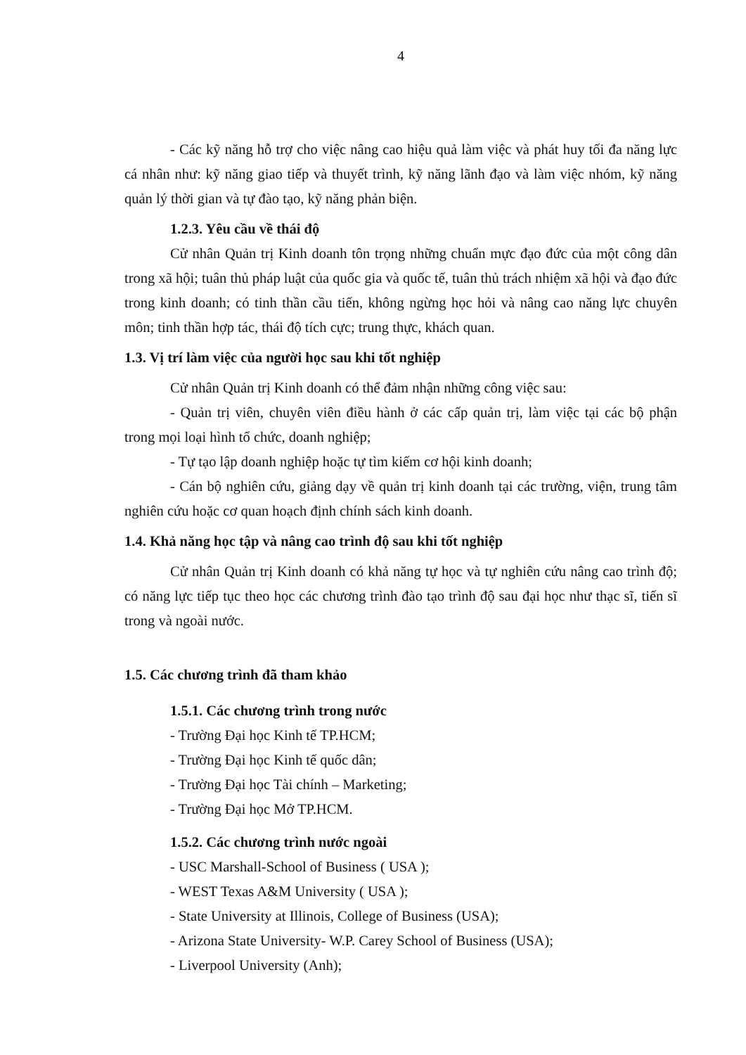4
- Các kỹ năng hỗ trợ cho việc nâng cao hiệu quả làm việc và phát huy tối đa năng lực cá nhân như: kỹ năng giao tiếp và thuyết trình, kỹ năng lãnh đạo và làm việc nhóm, kỹ năng quản lý thời gian và tự đào tạo, kỹ năng phản biện.
1.2.3. Yêu cầu về thái độ
Cử nhân Quản trị Kinh doanh tôn trọng những chuẩn mực đạo đức của một công dân trong xã hội; tuân thủ pháp luật của quốc gia và quốc tế, tuân thủ trách nhiệm xã hội và đạo đức trong kinh doanh; có tinh thần cầu tiến, không ngừng học hỏi và nâng cao năng lực chuyên môn; tinh thần hợp tác, thái độ tích cực; trung thực, khách quan.
1.3. Vị trí làm việc của người học sau khi tốt nghiệp
Cử nhân Quản trị Kinh doanh có thể đảm nhận những công việc sau:
- Quản trị viên, chuyên viên điều hành ở các cấp quản trị, làm việc tại các bộ phận trong mọi loại hình tổ chức, doanh nghiệp;
- Tự tạo lập doanh nghiệp hoặc tự tìm kiếm cơ hội kinh doanh;
- Cán bộ nghiên cứu, giảng dạy về quản trị kinh doanh tại các trường, viện, trung tâm nghiên cứu hoặc cơ quan hoạch định chính sách kinh doanh.
1.4. Khả năng học tập và nâng cao trình độ sau khi tốt nghiệp
Cử nhân Quản trị Kinh doanh có khả năng tự học và tự nghiên cứu nâng cao trình độ; có năng lực tiếp tục theo học các chương trình đào tạo trình độ sau đại học như thạc sĩ, tiến sĩ trong và ngoài nước.
1.5. Các chương trình đã tham khảo
1.5.1. Các chương trình trong nước
- Trường Đại học Kinh tế TP.HCM;
- Trường Đại học Kinh tế quốc dân;
- Trường Đại học Tài chính – Marketing;
- Trường Đại học Mở TP.HCM.
1.5.2. Các chương trình nước ngoài
- USC Marshall-School of Business ( USA );
- WEST Texas A&M University ( USA );
- State University at Illinois, College of Business (USA);
- Arizona State University- W.P. Carey School of Business (USA);
- Liverpool University (Anh);